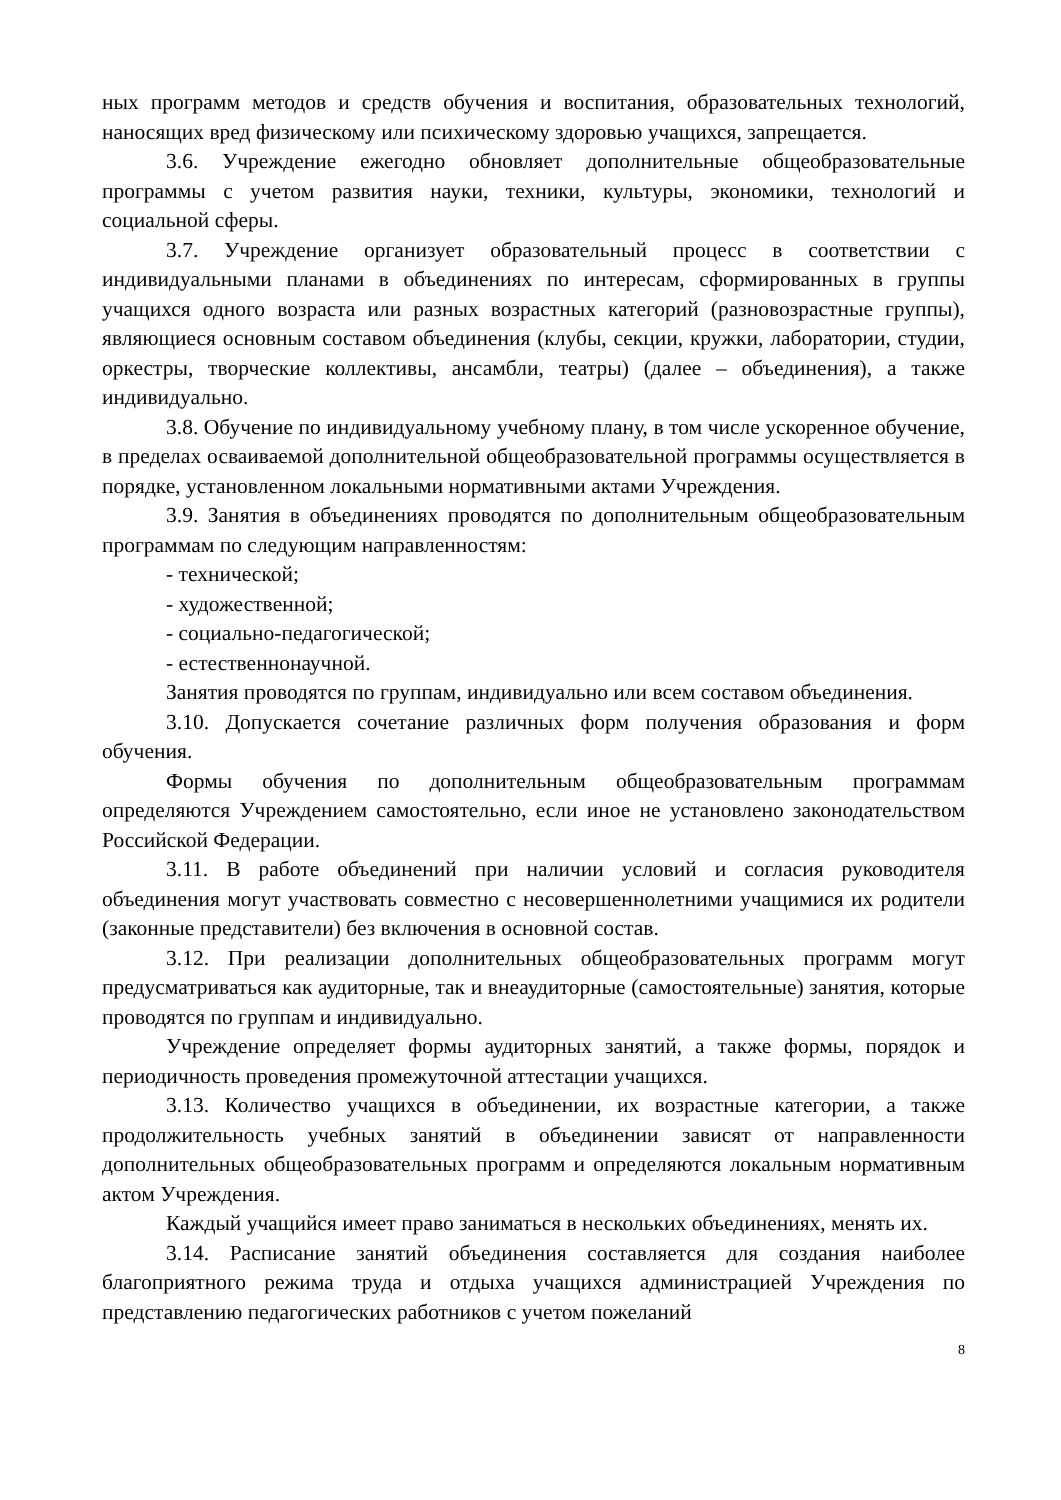ных программ методов и средств обучения и воспитания, образовательных технологий, наносящих вред физическому или психическому здоровью учащихся, запрещается.
3.6. Учреждение ежегодно обновляет дополнительные общеобразовательные программы с учетом развития науки, техники, культуры, экономики, технологий и социальной сферы.
3.7. Учреждение организует образовательный процесс в соответствии с индивидуальными планами в объединениях по интересам, сформированных в группы учащихся одного возраста или разных возрастных категорий (разновозрастные группы), являющиеся основным составом объединения (клубы, секции, кружки, лаборатории, студии, оркестры, творческие коллективы, ансамбли, театры) (далее – объединения), а также индивидуально.
3.8. Обучение по индивидуальному учебному плану, в том числе ускоренное обучение, в пределах осваиваемой дополнительной общеобразовательной программы осуществляется в порядке, установленном локальными нормативными актами Учреждения.
3.9. Занятия в объединениях проводятся по дополнительным общеобразовательным программам по следующим направленностям:
- технической;
- художественной;
- социально-педагогической;
- естественнонаучной.
Занятия проводятся по группам, индивидуально или всем составом объединения.
3.10. Допускается сочетание различных форм получения образования и форм обучения.
Формы обучения по дополнительным общеобразовательным программам определяются Учреждением самостоятельно, если иное не установлено законодательством Российской Федерации.
3.11. В работе объединений при наличии условий и согласия руководителя объединения могут участвовать совместно с несовершеннолетними учащимися их родители (законные представители) без включения в основной состав.
3.12. При реализации дополнительных общеобразовательных программ могут предусматриваться как аудиторные, так и внеаудиторные (самостоятельные) занятия, которые проводятся по группам и индивидуально.
Учреждение определяет формы аудиторных занятий, а также формы, порядок и периодичность проведения промежуточной аттестации учащихся.
3.13. Количество учащихся в объединении, их возрастные категории, а также продолжительность учебных занятий в объединении зависят от направленности дополнительных общеобразовательных программ и определяются локальным нормативным актом Учреждения.
Каждый учащийся имеет право заниматься в нескольких объединениях, менять их.
3.14. Расписание занятий объединения составляется для создания наиболее благоприятного режима труда и отдыха учащихся администрацией Учреждения по представлению педагогических работников с учетом пожеланий
8